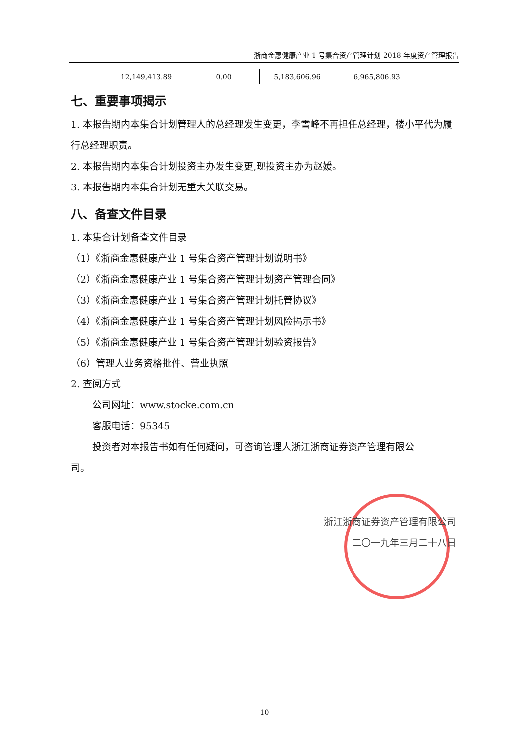浙商金惠健康产业 1 号集合资产管理计划 2018 年度资产管理报告
| 12,149,413.89 | 0.00 | 5,183,606.96 | 6,965,806.93 |
七、重要事项揭示
1. 本报告期内本集合计划管理人的总经理发生变更，李雪峰不再担任总经理，楼小平代为履行总经理职责。
2. 本报告期内本集合计划投资主办发生变更,现投资主办为赵媛。
3. 本报告期内本集合计划无重大关联交易。
八、备查文件目录
1. 本集合计划备查文件目录
（1）《浙商金惠健康产业 1 号集合资产管理计划说明书》
（2）《浙商金惠健康产业 1 号集合资产管理计划资产管理合同》
（3）《浙商金惠健康产业 1 号集合资产管理计划托管协议》
（4）《浙商金惠健康产业 1 号集合资产管理计划风险揭示书》
（5）《浙商金惠健康产业 1 号集合资产管理计划验资报告》
（6）管理人业务资格批件、营业执照
2. 查阅方式
公司网址：www.stocke.com.cn
客服电话：95345
投资者对本报告书如有任何疑问，可咨询管理人浙江浙商证券资产管理有限公
司。
浙江浙商证券资产管理有限公司
二〇一九年三月二十八日
10